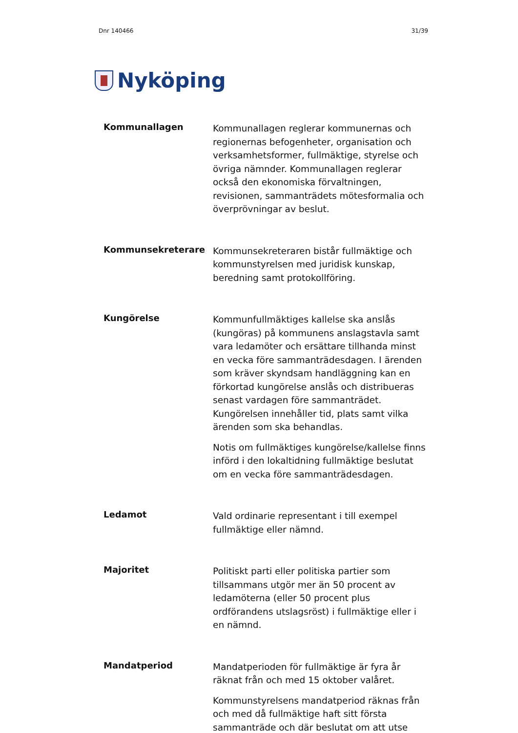Dnr 140466 31/39
Nyköping
Kommunallagen
Kommunallagen reglerar kommunernas och regionernas befogenheter, organisation och verksamhetsformer, fullmäktige, styrelse och övriga nämnder. Kommunallagen reglerar också den ekonomiska förvaltningen, revisionen, sammanträdets mötesformalia och överprövningar av beslut.
Kommunsekreterare
Kommunsekreteraren bistår fullmäktige och kommunstyrelsen med juridisk kunskap, beredning samt protokollföring.
Kungörelse
Kommunfullmäktiges kallelse ska anslås (kungöras) på kommunens anslagstavla samt vara ledamöter och ersättare tillhanda minst en vecka före sammanträdesdagen. I ärenden som kräver skyndsam handläggning kan en förkortad kungörelse anslås och distribueras senast vardagen före sammanträdet. Kungörelsen innehåller tid, plats samt vilka ärenden som ska behandlas.
Notis om fullmäktiges kungörelse/kallelse finns införd i den lokaltidning fullmäktige beslutat om en vecka före sammanträdesdagen.
Ledamot
Vald ordinarie representant i till exempel fullmäktige eller nämnd.
Majoritet
Politiskt parti eller politiska partier som tillsammans utgör mer än 50 procent av ledamöterna (eller 50 procent plus ordförandens utslagsröst) i fullmäktige eller i en nämnd.
Mandatperiod
Mandatperioden för fullmäktige är fyra år räknat från och med 15 oktober valåret.
Kommunstyrelsens mandatperiod räknas från och med då fullmäktige haft sitt första sammanträde och där beslutat om att utse